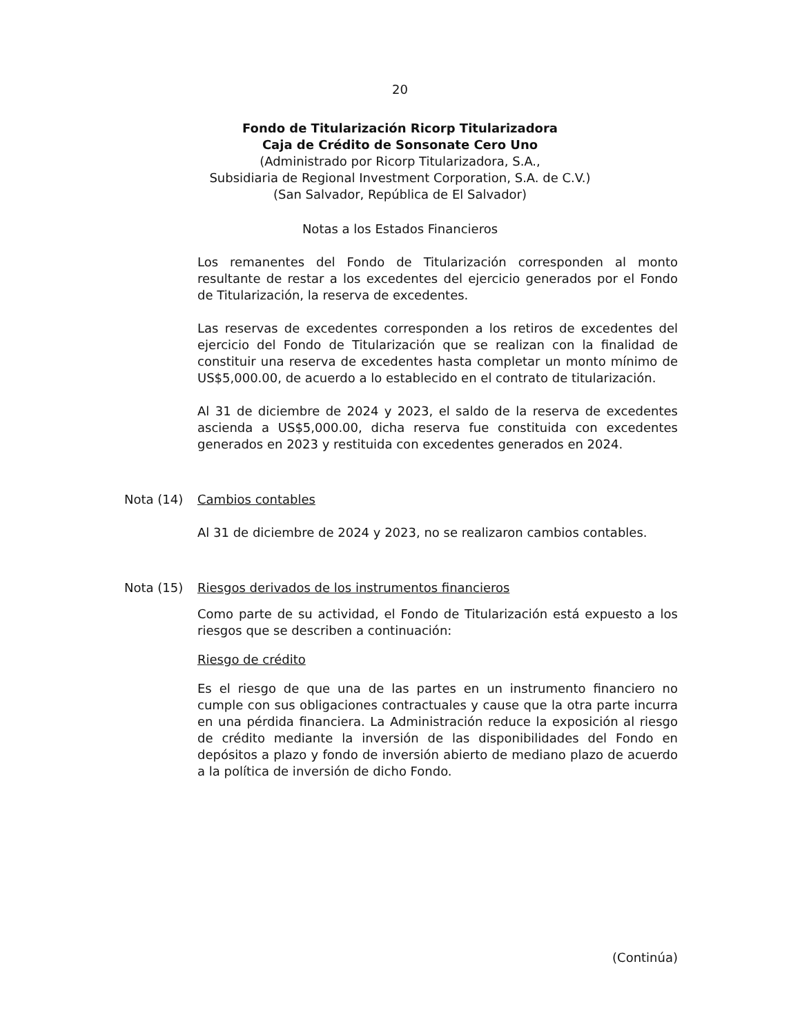20
Fondo de Titularización Ricorp Titularizadora
Caja de Crédito de Sonsonate Cero Uno
(Administrado por Ricorp Titularizadora, S.A.,
Subsidiaria de Regional Investment Corporation, S.A. de C.V.)
(San Salvador, República de El Salvador)
Notas a los Estados Financieros
Los remanentes del Fondo de Titularización corresponden al monto resultante de restar a los excedentes del ejercicio generados por el Fondo de Titularización, la reserva de excedentes.
Las reservas de excedentes corresponden a los retiros de excedentes del ejercicio del Fondo de Titularización que se realizan con la finalidad de constituir una reserva de excedentes hasta completar un monto mínimo de US$5,000.00, de acuerdo a lo establecido en el contrato de titularización.
Al 31 de diciembre de 2024 y 2023, el saldo de la reserva de excedentes ascienda a US$5,000.00, dicha reserva fue constituida con excedentes generados en 2023 y restituida con excedentes generados en 2024.
Nota (14) Cambios contables
Al 31 de diciembre de 2024 y 2023, no se realizaron cambios contables.
Nota (15) Riesgos derivados de los instrumentos financieros
Como parte de su actividad, el Fondo de Titularización está expuesto a los riesgos que se describen a continuación:
Riesgo de crédito
Es el riesgo de que una de las partes en un instrumento financiero no cumple con sus obligaciones contractuales y cause que la otra parte incurra en una pérdida financiera. La Administración reduce la exposición al riesgo de crédito mediante la inversión de las disponibilidades del Fondo en depósitos a plazo y fondo de inversión abierto de mediano plazo de acuerdo a la política de inversión de dicho Fondo.
(Continúa)